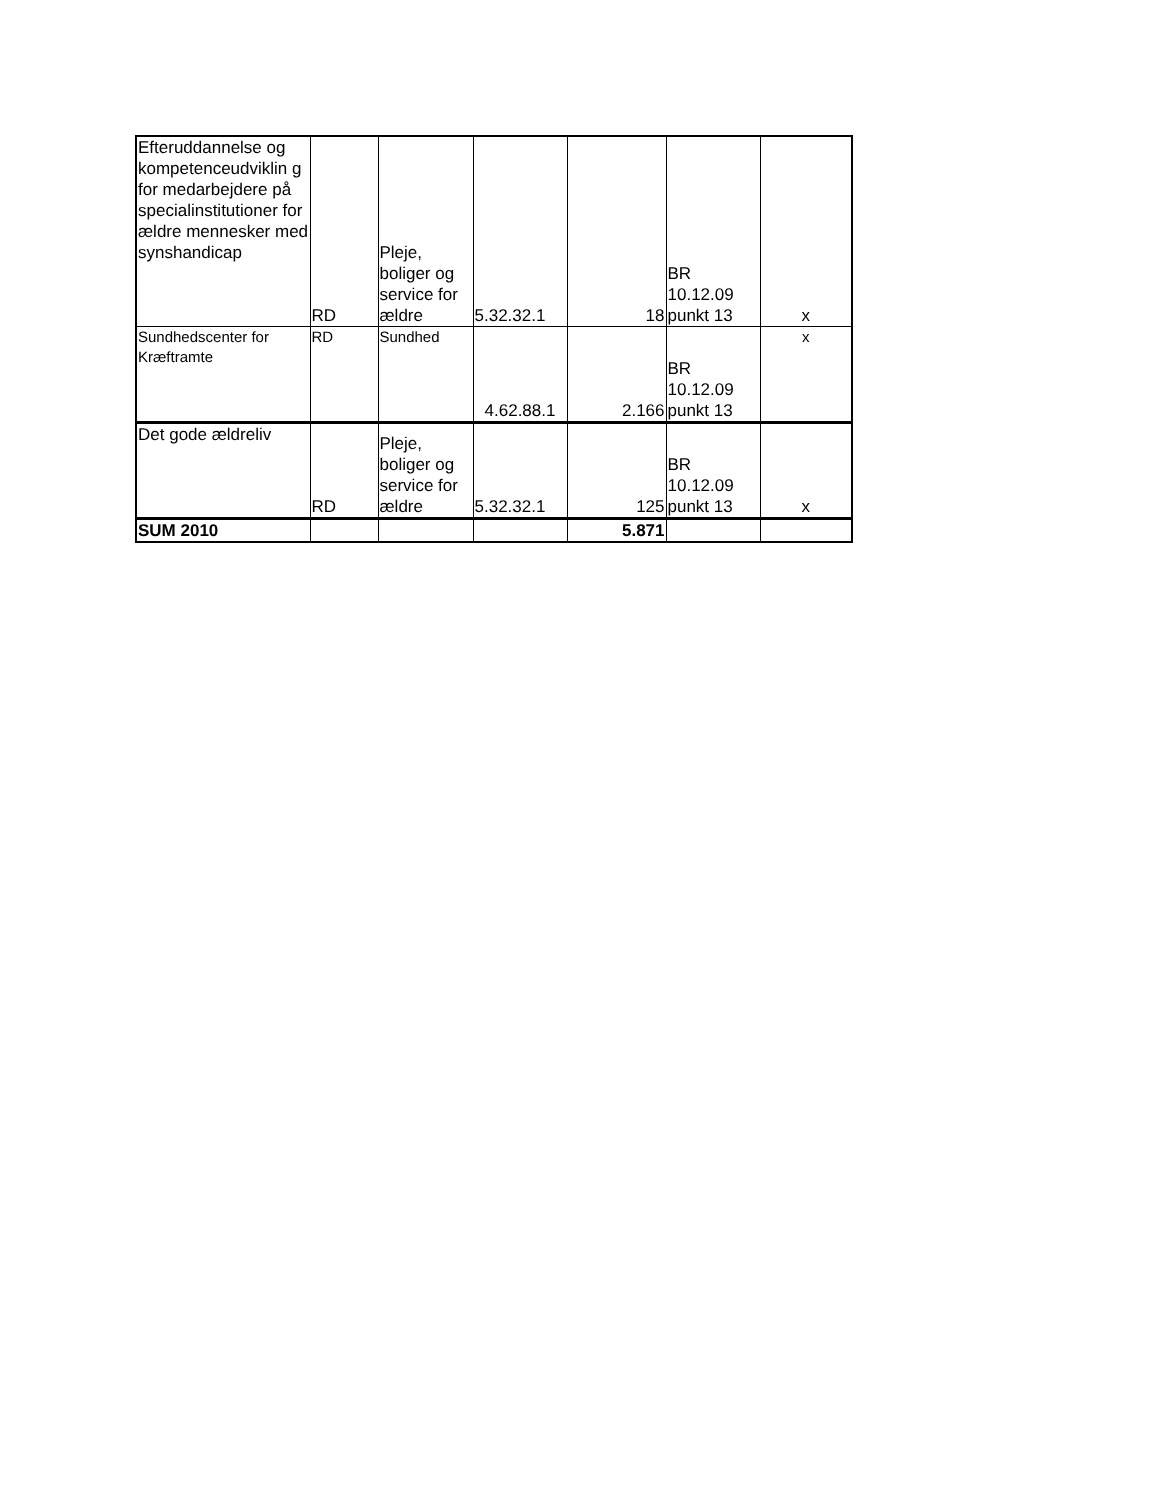| Efteruddannelse og kompetenceudviklin g for medarbejdere på specialinstitutioner for ældre mennesker med synshandicap | RD | Pleje, boliger og service for ældre | 5.32.32.1 | 18 | BR 10.12.09 punkt 13 | x |
| Sundhedscenter for Kræftramte | RD | Sundhed | 4.62.88.1 | 2.166 | BR 10.12.09 punkt 13 | x |
| Det gode ældreliv | RD | Pleje, boliger og service for ældre | 5.32.32.1 | 125 | BR 10.12.09 punkt 13 | x |
| SUM 2010 | | | | 5.871 | | |